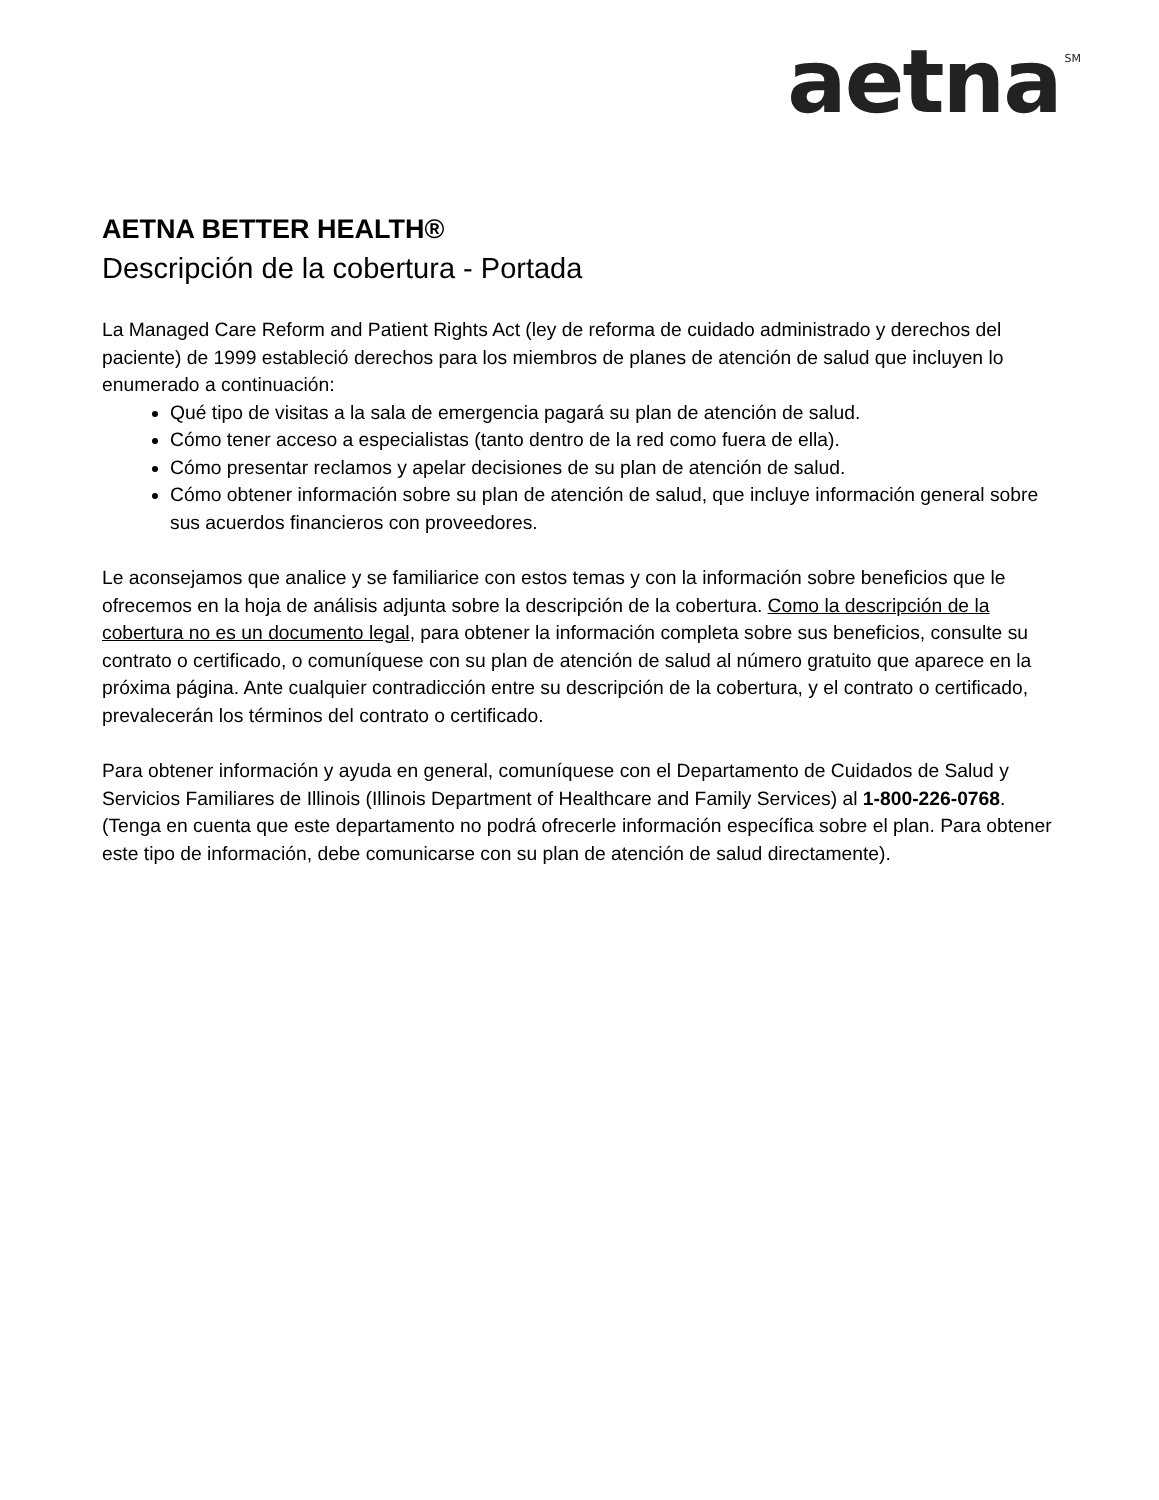aetna<sup>SM</sup>
AETNA BETTER HEALTH®
Descripción de la cobertura - Portada
La Managed Care Reform and Patient Rights Act (ley de reforma de cuidado administrado y derechos del paciente) de 1999 estableció derechos para los miembros de planes de atención de salud que incluyen lo enumerado a continuación:
Qué tipo de visitas a la sala de emergencia pagará su plan de atención de salud.
Cómo tener acceso a especialistas (tanto dentro de la red como fuera de ella).
Cómo presentar reclamos y apelar decisiones de su plan de atención de salud.
Cómo obtener información sobre su plan de atención de salud, que incluye información general sobre sus acuerdos financieros con proveedores.
Le aconsejamos que analice y se familiarice con estos temas y con la información sobre beneficios que le ofrecemos en la hoja de análisis adjunta sobre la descripción de la cobertura. Como la descripción de la cobertura no es un documento legal, para obtener la información completa sobre sus beneficios, consulte su contrato o certificado, o comuníquese con su plan de atención de salud al número gratuito que aparece en la próxima página. Ante cualquier contradicción entre su descripción de la cobertura, y el contrato o certificado, prevalecerán los términos del contrato o certificado.
Para obtener información y ayuda en general, comuníquese con el Departamento de Cuidados de Salud y Servicios Familiares de Illinois (Illinois Department of Healthcare and Family Services) al 1-800-226-0768. (Tenga en cuenta que este departamento no podrá ofrecerle información específica sobre el plan. Para obtener este tipo de información, debe comunicarse con su plan de atención de salud directamente).